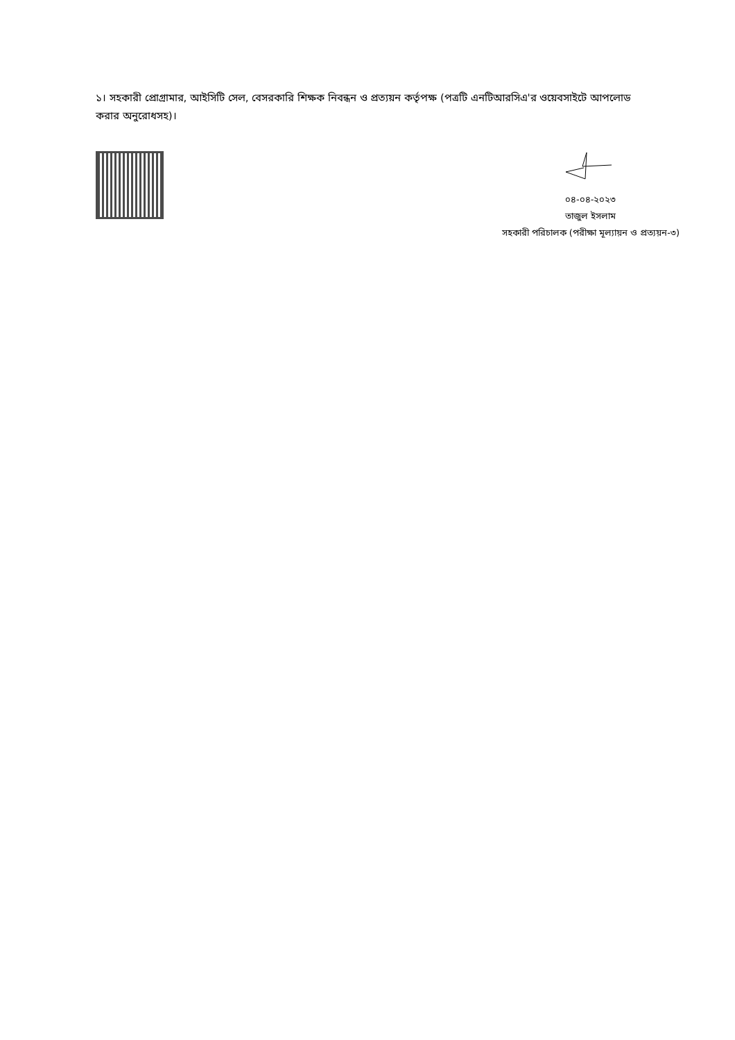১। সহকারী প্রোগ্রামার, আইসিটি সেল, বেসরকারি শিক্ষক নিবন্ধন ও প্রত্যয়ন কর্তৃপক্ষ (পত্রটি এনটিআরসিএ'র ওয়েবসাইটে আপলোড করার অনুরোধসহ)।
০৪-০৪-২০২৩
তাজুল ইসলাম
সহকারী পরিচালক (পরীক্ষা মূল্যায়ন ও প্রত্যয়ন-৩)